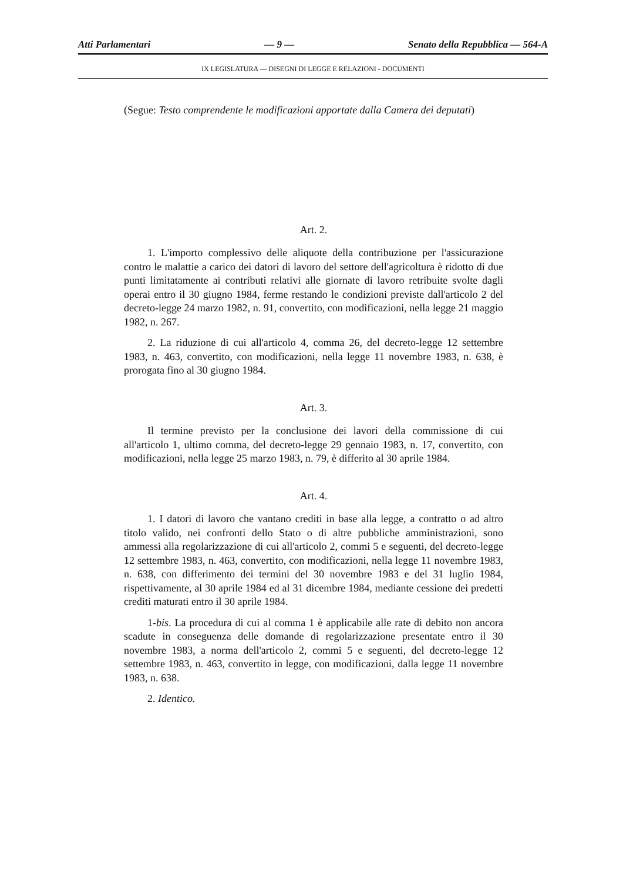Atti Parlamentari — 9 — Senato della Repubblica — 564-A
IX LEGISLATURA — DISEGNI DI LEGGE E RELAZIONI - DOCUMENTI
(Segue: Testo comprendente le modificazioni apportate dalla Camera dei deputati)
Art. 2.
1. L'importo complessivo delle aliquote della contribuzione per l'assicurazione contro le malattie a carico dei datori di lavoro del settore dell'agricoltura è ridotto di due punti limitatamente ai contributi relativi alle giornate di lavoro retribuite svolte dagli operai entro il 30 giugno 1984, ferme restando le condizioni previste dall'articolo 2 del decreto-legge 24 marzo 1982, n. 91, convertito, con modificazioni, nella legge 21 maggio 1982, n. 267.
2. La riduzione di cui all'articolo 4, comma 26, del decreto-legge 12 settembre 1983, n. 463, convertito, con modificazioni, nella legge 11 novembre 1983, n. 638, è prorogata fino al 30 giugno 1984.
Art. 3.
Il termine previsto per la conclusione dei lavori della commissione di cui all'articolo 1, ultimo comma, del decreto-legge 29 gennaio 1983, n. 17, convertito, con modificazioni, nella legge 25 marzo 1983, n. 79, è differito al 30 aprile 1984.
Art. 4.
1. I datori di lavoro che vantano crediti in base alla legge, a contratto o ad altro titolo valido, nei confronti dello Stato o di altre pubbliche amministrazioni, sono ammessi alla regolarizzazione di cui all'articolo 2, commi 5 e seguenti, del decreto-legge 12 settembre 1983, n. 463, convertito, con modificazioni, nella legge 11 novembre 1983, n. 638, con differimento dei termini del 30 novembre 1983 e del 31 luglio 1984, rispettivamente, al 30 aprile 1984 ed al 31 dicembre 1984, mediante cessione dei predetti crediti maturati entro il 30 aprile 1984.
1-bis. La procedura di cui al comma 1 è applicabile alle rate di debito non ancora scadute in conseguenza delle domande di regolarizzazione presentate entro il 30 novembre 1983, a norma dell'articolo 2, commi 5 e seguenti, del decreto-legge 12 settembre 1983, n. 463, convertito in legge, con modificazioni, dalla legge 11 novembre 1983, n. 638.
2. Identico.